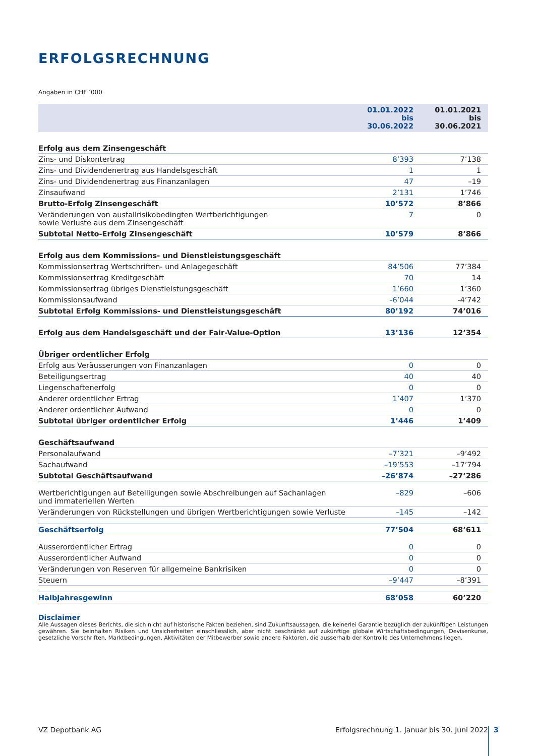ERFOLGSRECHNUNG
Angaben in CHF ’000
| | 01.01.2022 bis 30.06.2022 | 01.01.2021 bis 30.06.2021 |
| --- | --- | --- |
| Erfolg aus dem Zinsengeschäft | | |
| Zins- und Diskontertrag | 8’393 | 7’138 |
| Zins- und Dividendenertrag aus Handelsgeschäft | 1 | 1 |
| Zins- und Dividendenertrag aus Finanzanlagen | 47 | –19 |
| Zinsaufwand | 2’131 | 1’746 |
| Brutto-Erfolg Zinsengeschäft | 10’572 | 8’866 |
| Veränderungen von ausfallrisikobedingten Wertberichtigungen sowie Verluste aus dem Zinsengeschäft | 7 | 0 |
| Subtotal Netto-Erfolg Zinsengeschäft | 10’579 | 8’866 |
| Erfolg aus dem Kommissions- und Dienstleistungsgeschäft | | |
| Kommissionsertrag Wertschriften- und Anlagegeschäft | 84’506 | 77’384 |
| Kommissionsertrag Kreditgeschäft | 70 | 14 |
| Kommissionsertrag übriges Dienstleistungsgeschäft | 1’660 | 1’360 |
| Kommissionsaufwand | -6’044 | -4’742 |
| Subtotal Erfolg Kommissions- und Dienstleistungsgeschäft | 80’192 | 74’016 |
| Erfolg aus dem Handelsgeschäft und der Fair-Value-Option | 13’136 | 12’354 |
| Übriger ordentlicher Erfolg | | |
| Erfolg aus Veräusserungen von Finanzanlagen | 0 | 0 |
| Beteiligungsertrag | 40 | 40 |
| Liegenschaftenerfolg | 0 | 0 |
| Anderer ordentlicher Ertrag | 1’407 | 1’370 |
| Anderer ordentlicher Aufwand | 0 | 0 |
| Subtotal übriger ordentlicher Erfolg | 1’446 | 1’409 |
| Geschäftsaufwand | | |
| Personalaufwand | –7’321 | –9’492 |
| Sachaufwand | –19’553 | –17’794 |
| Subtotal Geschäftsaufwand | –26’874 | –27’286 |
| Wertberichtigungen auf Beteiligungen sowie Abschreibungen auf Sachanlagen und immateriellen Werten | –829 | –606 |
| Veränderungen von Rückstellungen und übrigen Wertberichtigungen sowie Verluste | –145 | –142 |
| Geschäftserfolg | 77’504 | 68’611 |
| Ausserordentlicher Ertrag | 0 | 0 |
| Ausserordentlicher Aufwand | 0 | 0 |
| Veränderungen von Reserven für allgemeine Bankrisiken | 0 | 0 |
| Steuern | –9’447 | –8’391 |
| Halbjahresgewinn | 68’058 | 60’220 |
Disclaimer
Alle Aussagen dieses Berichts, die sich nicht auf historische Fakten beziehen, sind Zukunftsaussagen, die keinerlei Garantie bezüglich der zukünftigen Leistungen gewähren. Sie beinhalten Risiken und Unsicherheiten einschliesslich, aber nicht beschränkt auf zukünftige globale Wirtschaftsbedingungen, Devisenkurse, gesetzliche Vorschriften, Marktbedingungen, Aktivitäten der Mitbewerber sowie andere Faktoren, die ausserhalb der Kontrolle des Unternehmens liegen.
VZ Depotbank AG Erfolgsrechnung 1. Januar bis 30. Juni 2022 3